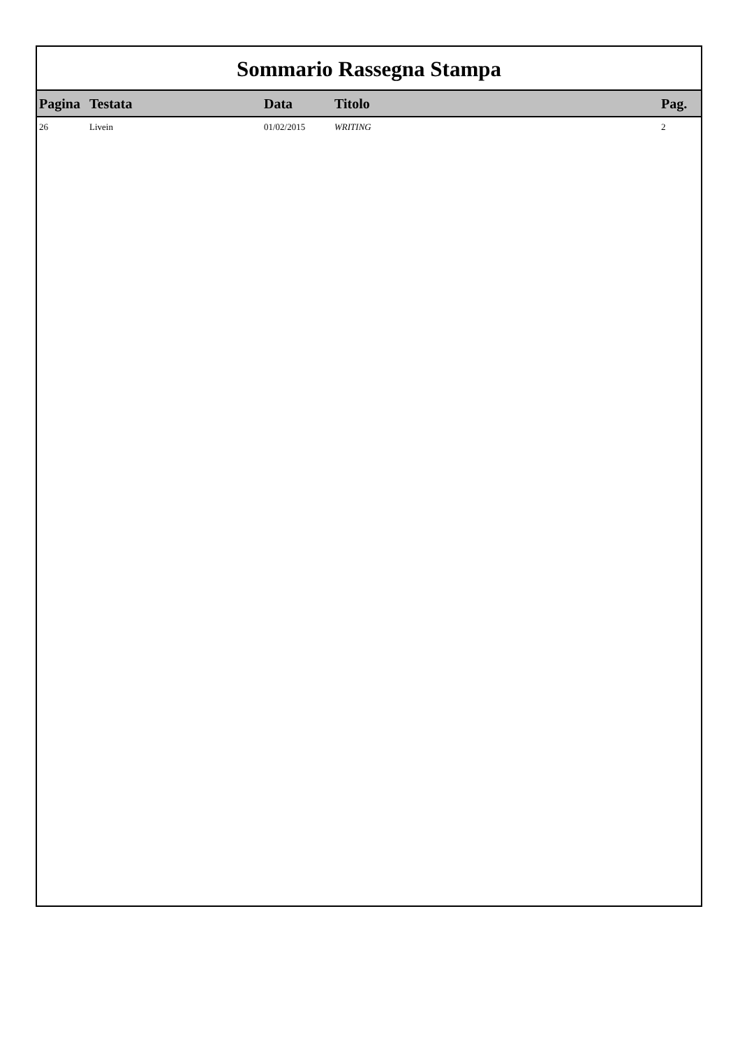Sommario Rassegna Stampa
| Pagina | Testata | Data | Titolo | Pag. |
| --- | --- | --- | --- | --- |
| 26 | Livein | 01/02/2015 | WRITING | 2 |